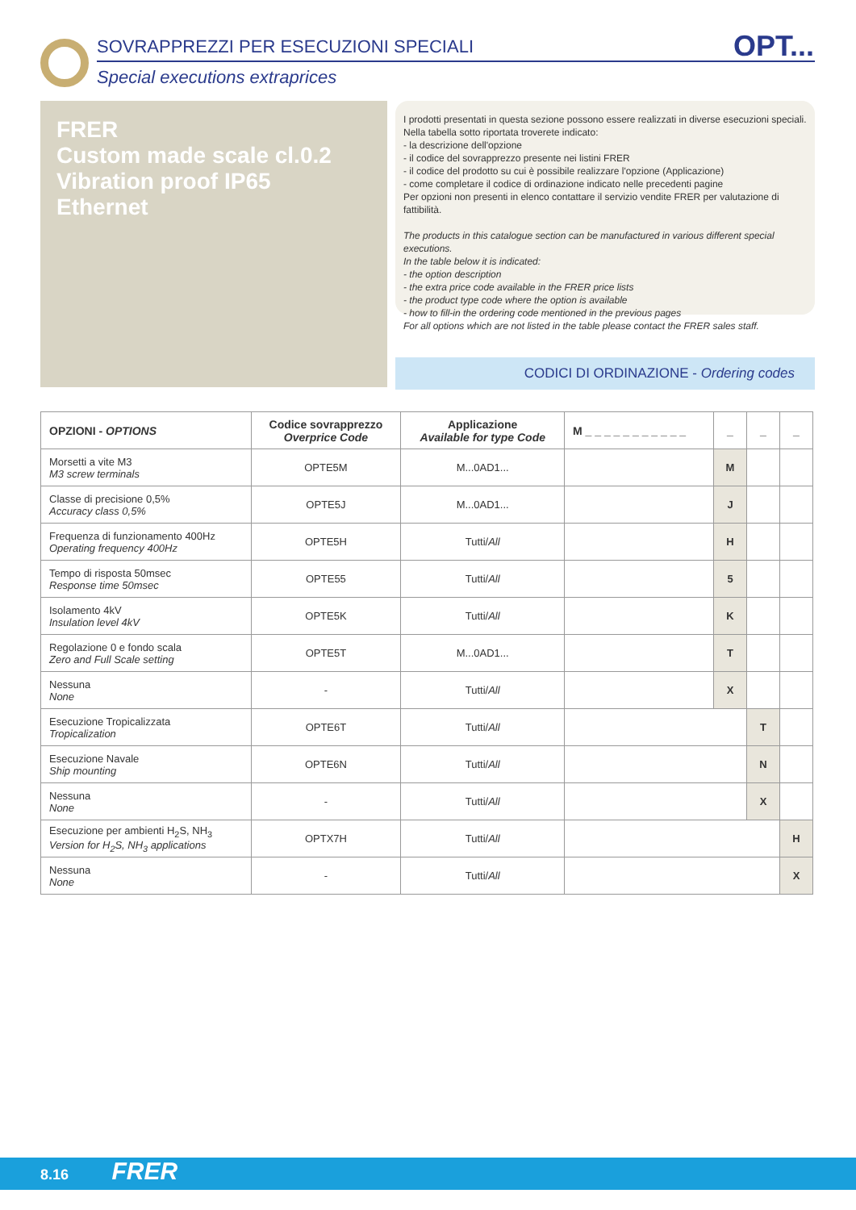SOVRAPPREZZI PER ESECUZIONI SPECIALI
Special executions extraprices
OPT...
FRER
Custom made scale cl.0.2
Vibration proof IP65
Ethernet
I prodotti presentati in questa sezione possono essere realizzati in diverse esecuzioni speciali.
Nella tabella sotto riportata troverete indicato:
- la descrizione dell'opzione
- il codice del sovrapprezzo presente nei listini FRER
- il codice del prodotto su cui è possibile realizzare l'opzione (Applicazione)
- come completare il codice di ordinazione indicato nelle precedenti pagine
Per opzioni non presenti in elenco contattare il servizio vendite FRER per valutazione di fattibilità.
The products in this catalogue section can be manufactured in various different special executions.
In the table below it is indicated:
- the option description
- the extra price code available in the FRER price lists
- the product type code where the option is available
- how to fill-in the ordering code mentioned in the previous pages
For all options which are not listed in the table please contact the FRER sales staff.
CODICI DI ORDINAZIONE - Ordering codes
| OPZIONI - OPTIONS | Codice sovrapprezzo Overprice Code | Applicazione Available for type Code | M _ _ _ _ _ _ _ _ _ _ _ | _ | _ | _ |
| --- | --- | --- | --- | --- | --- | --- |
| Morsetti a vite M3 M3 screw terminals | OPTE5M | M...0AD1... | | M | | |
| Classe di precisione 0,5% Accuracy class 0,5% | OPTE5J | M...0AD1... | | J | | |
| Frequenza di funzionamento 400Hz Operating frequency 400Hz | OPTE5H | Tutti/ All | | H | | |
| Tempo di risposta 50msec Response time 50msec | OPTE55 | Tutti/ All | | 5 | | |
| Isolamento 4kV Insulation level 4kV | OPTE5K | Tutti/ All | | K | | |
| Regolazione 0 e fondo scala Zero and Full Scale setting | OPTE5T | M...0AD1... | | T | | |
| Nessuna None | - | Tutti/ All | | X | | |
| Esecuzione Tropicalizzata Tropicalization | OPTE6T | Tutti/ All | | | T | |
| Esecuzione Navale Ship mounting | OPTE6N | Tutti/ All | | | N | |
| Nessuna None | - | Tutti/ All | | | X | |
| Esecuzione per ambienti H<sub>2</sub>S, NH<sub>3</sub> Version for H<sub>2</sub>S, NH<sub>3</sub> applications | OPTX7H | Tutti/ All | | | | H |
| Nessuna None | - | Tutti/ All | | | | X |
8.16 FRER